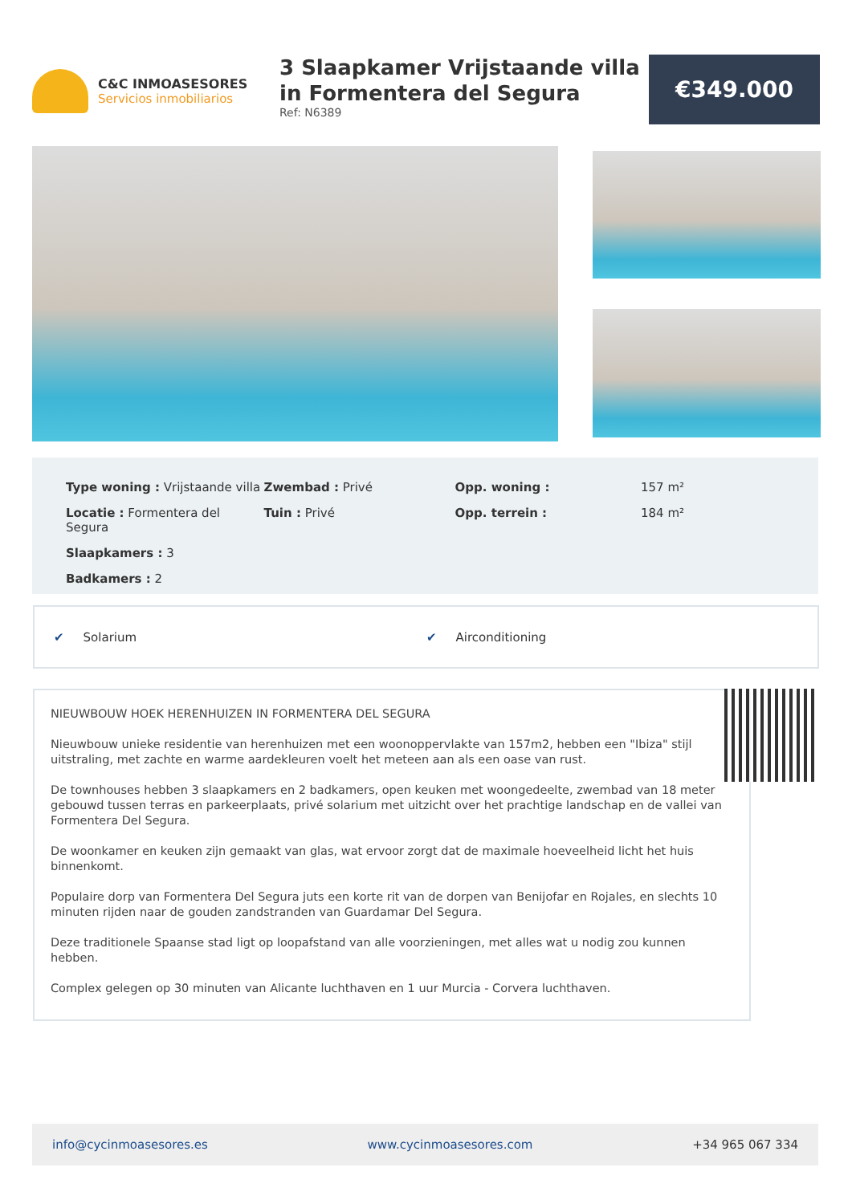C&C INMOASESORES
Servicios inmobiliarios
3 Slaapkamer Vrijstaande villa in Formentera del Segura
Ref: N6389
€349.000
| Type woning : Vrijstaande villa | Zwembad : Privé | Opp. woning : | 157 m² |
| Locatie : Formentera del Segura | Tuin : Privé | Opp. terrein : | 184 m² |
| Slaapkamers : 3 | | | |
| Badkamers : 2 | | | |
✔ Solarium ✔ Airconditioning
NIEUWBOUW HOEK HERENHUIZEN IN FORMENTERA DEL SEGURA
Nieuwbouw unieke residentie van herenhuizen met een woonoppervlakte van 157m2, hebben een "Ibiza" stijl uitstraling, met zachte en warme aardekleuren voelt het meteen aan als een oase van rust.
De townhouses hebben 3 slaapkamers en 2 badkamers, open keuken met woongedeelte, zwembad van 18 meter gebouwd tussen terras en parkeerplaats, privé solarium met uitzicht over het prachtige landschap en de vallei van Formentera Del Segura.
De woonkamer en keuken zijn gemaakt van glas, wat ervoor zorgt dat de maximale hoeveelheid licht het huis binnenkomt.
Populaire dorp van Formentera Del Segura juts een korte rit van de dorpen van Benijofar en Rojales, en slechts 10 minuten rijden naar de gouden zandstranden van Guardamar Del Segura.
Deze traditionele Spaanse stad ligt op loopafstand van alle voorzieningen, met alles wat u nodig zou kunnen hebben.
Complex gelegen op 30 minuten van Alicante luchthaven en 1 uur Murcia - Corvera luchthaven.
info@cycinmoasesores.es www.cycinmoasesores.com +34 965 067 334